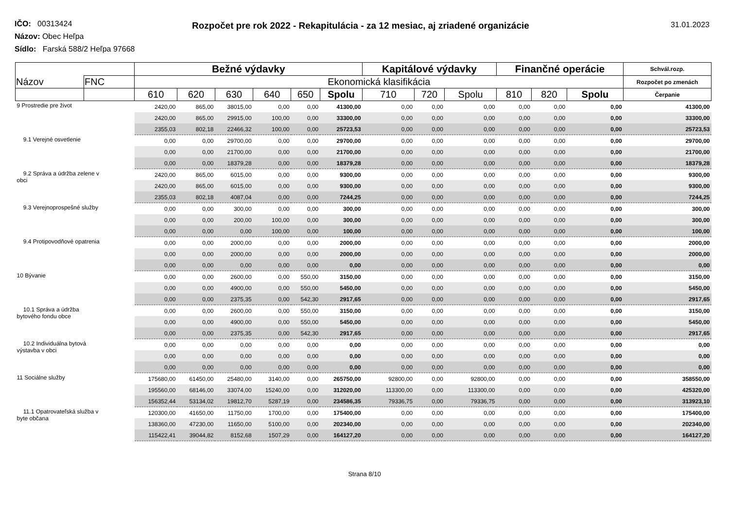Rozpočet pre rok 2022 - Rekapitulácia - za 12 mesiac, aj zriadené organizácie
31.01.2023
IČO: 00313424
Názov: Obec Heľpa
Sídlo: Farská 588/2 Heľpa 97668
| | | Bežné výdavky | | | | | | Kapitálové výdavky | | | Finančné operácie | | | Schvál.rozp. |
| --- | --- | --- | --- | --- | --- | --- | --- | --- | --- | --- | --- | --- | --- | --- |
| Názov | FNC | Ekonomická klasifikácia | | | | | | | | | | | | Rozpočet po zmenách |
| | | 610 | 620 | 630 | 640 | 650 | Spolu | 710 | 720 | Spolu | 810 | 820 | Spolu | Čerpanie |
| 9 Prostredie pre život | | 2420,00 | 865,00 | 38015,00 | 0,00 | 0,00 | 41300,00 | 0,00 | 0,00 | 0,00 | 0,00 | 0,00 | 0,00 | 41300,00 |
| | | 2420,00 | 865,00 | 29915,00 | 100,00 | 0,00 | 33300,00 | 0,00 | 0,00 | 0,00 | 0,00 | 0,00 | 0,00 | 33300,00 |
| | | 2355,03 | 802,18 | 22466,32 | 100,00 | 0,00 | 25723,53 | 0,00 | 0,00 | 0,00 | 0,00 | 0,00 | 0,00 | 25723,53 |
| 9.1 Verejné osvetlenie | | 0,00 | 0,00 | 29700,00 | 0,00 | 0,00 | 29700,00 | 0,00 | 0,00 | 0,00 | 0,00 | 0,00 | 0,00 | 29700,00 |
| | | 0,00 | 0,00 | 21700,00 | 0,00 | 0,00 | 21700,00 | 0,00 | 0,00 | 0,00 | 0,00 | 0,00 | 0,00 | 21700,00 |
| | | 0,00 | 0,00 | 18379,28 | 0,00 | 0,00 | 18379,28 | 0,00 | 0,00 | 0,00 | 0,00 | 0,00 | 0,00 | 18379,28 |
| 9.2 Správa a údržba zelene v obci | | 2420,00 | 865,00 | 6015,00 | 0,00 | 0,00 | 9300,00 | 0,00 | 0,00 | 0,00 | 0,00 | 0,00 | 0,00 | 9300,00 |
| | | 2420,00 | 865,00 | 6015,00 | 0,00 | 0,00 | 9300,00 | 0,00 | 0,00 | 0,00 | 0,00 | 0,00 | 0,00 | 9300,00 |
| | | 2355,03 | 802,18 | 4087,04 | 0,00 | 0,00 | 7244,25 | 0,00 | 0,00 | 0,00 | 0,00 | 0,00 | 0,00 | 7244,25 |
| 9.3 Verejnoprospešné služby | | 0,00 | 0,00 | 300,00 | 0,00 | 0,00 | 300,00 | 0,00 | 0,00 | 0,00 | 0,00 | 0,00 | 0,00 | 300,00 |
| | | 0,00 | 0,00 | 200,00 | 100,00 | 0,00 | 300,00 | 0,00 | 0,00 | 0,00 | 0,00 | 0,00 | 0,00 | 300,00 |
| | | 0,00 | 0,00 | 0,00 | 100,00 | 0,00 | 100,00 | 0,00 | 0,00 | 0,00 | 0,00 | 0,00 | 0,00 | 100,00 |
| 9.4 Protipovodňové opatrenia | | 0,00 | 0,00 | 2000,00 | 0,00 | 0,00 | 2000,00 | 0,00 | 0,00 | 0,00 | 0,00 | 0,00 | 0,00 | 2000,00 |
| | | 0,00 | 0,00 | 2000,00 | 0,00 | 0,00 | 2000,00 | 0,00 | 0,00 | 0,00 | 0,00 | 0,00 | 0,00 | 2000,00 |
| | | 0,00 | 0,00 | 0,00 | 0,00 | 0,00 | 0,00 | 0,00 | 0,00 | 0,00 | 0,00 | 0,00 | 0,00 | 0,00 |
| 10 Bývanie | | 0,00 | 0,00 | 2600,00 | 0,00 | 550,00 | 3150,00 | 0,00 | 0,00 | 0,00 | 0,00 | 0,00 | 0,00 | 3150,00 |
| | | 0,00 | 0,00 | 4900,00 | 0,00 | 550,00 | 5450,00 | 0,00 | 0,00 | 0,00 | 0,00 | 0,00 | 0,00 | 5450,00 |
| | | 0,00 | 0,00 | 2375,35 | 0,00 | 542,30 | 2917,65 | 0,00 | 0,00 | 0,00 | 0,00 | 0,00 | 0,00 | 2917,65 |
| 10.1 Správa a údržba bytového fondu obce | | 0,00 | 0,00 | 2600,00 | 0,00 | 550,00 | 3150,00 | 0,00 | 0,00 | 0,00 | 0,00 | 0,00 | 0,00 | 3150,00 |
| | | 0,00 | 0,00 | 4900,00 | 0,00 | 550,00 | 5450,00 | 0,00 | 0,00 | 0,00 | 0,00 | 0,00 | 0,00 | 5450,00 |
| | | 0,00 | 0,00 | 2375,35 | 0,00 | 542,30 | 2917,65 | 0,00 | 0,00 | 0,00 | 0,00 | 0,00 | 0,00 | 2917,65 |
| 10.2 Individuálna bytová výstavba v obci | | 0,00 | 0,00 | 0,00 | 0,00 | 0,00 | 0,00 | 0,00 | 0,00 | 0,00 | 0,00 | 0,00 | 0,00 | 0,00 |
| | | 0,00 | 0,00 | 0,00 | 0,00 | 0,00 | 0,00 | 0,00 | 0,00 | 0,00 | 0,00 | 0,00 | 0,00 | 0,00 |
| | | 0,00 | 0,00 | 0,00 | 0,00 | 0,00 | 0,00 | 0,00 | 0,00 | 0,00 | 0,00 | 0,00 | 0,00 | 0,00 |
| 11 Sociálne služby | | 175680,00 | 61450,00 | 25480,00 | 3140,00 | 0,00 | 265750,00 | 92800,00 | 0,00 | 92800,00 | 0,00 | 0,00 | 0,00 | 358550,00 |
| | | 195560,00 | 68146,00 | 33074,00 | 15240,00 | 0,00 | 312020,00 | 113300,00 | 0,00 | 113300,00 | 0,00 | 0,00 | 0,00 | 425320,00 |
| | | 156352,44 | 53134,02 | 19812,70 | 5287,19 | 0,00 | 234586,35 | 79336,75 | 0,00 | 79336,75 | 0,00 | 0,00 | 0,00 | 313923,10 |
| 11.1 Opatrovateľská služba v byte občana | | 120300,00 | 41650,00 | 11750,00 | 1700,00 | 0,00 | 175400,00 | 0,00 | 0,00 | 0,00 | 0,00 | 0,00 | 0,00 | 175400,00 |
| | | 138360,00 | 47230,00 | 11650,00 | 5100,00 | 0,00 | 202340,00 | 0,00 | 0,00 | 0,00 | 0,00 | 0,00 | 0,00 | 202340,00 |
| | | 115422,41 | 39044,82 | 8152,68 | 1507,29 | 0,00 | 164127,20 | 0,00 | 0,00 | 0,00 | 0,00 | 0,00 | 0,00 | 164127,20 |
Strana 8/10